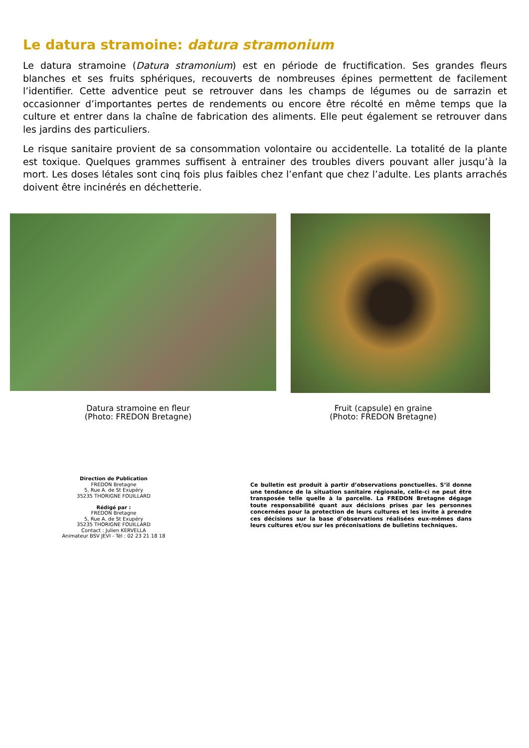Le datura stramoine: datura stramonium
Le datura stramoine (Datura stramonium) est en période de fructification. Ses grandes fleurs blanches et ses fruits sphériques, recouverts de nombreuses épines permettent de facilement l’identifier. Cette adventice peut se retrouver dans les champs de légumes ou de sarrazin et occasionner d’importantes pertes de rendements ou encore être récolté en même temps que la culture et entrer dans la chaîne de fabrication des aliments. Elle peut également se retrouver dans les jardins des particuliers.
Le risque sanitaire provient de sa consommation volontaire ou accidentelle. La totalité de la plante est toxique. Quelques grammes suffisent à entrainer des troubles divers pouvant aller jusqu’à la mort. Les doses létales sont cinq fois plus faibles chez l’enfant que chez l’adulte. Les plants arrachés doivent être incinérés en déchetterie.
Datura stramoine en fleur
(Photo: FREDON Bretagne)
Fruit (capsule) en graine
(Photo: FREDON Bretagne)
Direction de Publication
FREDON Bretagne
5, Rue A. de St Exupéry
35235 THORIGNE FOUILLARD
Rédigé par :
FREDON Bretagne
5, Rue A. de St Exupéry
35235 THORIGNE FOUILLARD
Contact : Julien KERVELLA
Animateur BSV JEVI - Tél : 02 23 21 18 18
Ce bulletin est produit à partir d’observations ponctuelles. S’il donne une tendance de la situation sanitaire régionale, celle-ci ne peut être transposée telle quelle à la parcelle. La FREDON Bretagne dégage toute responsabilité quant aux décisions prises par les personnes concernées pour la protection de leurs cultures et les invite à prendre ces décisions sur la base d’observations réalisées eux-mêmes dans leurs cultures et/ou sur les préconisations de bulletins techniques.